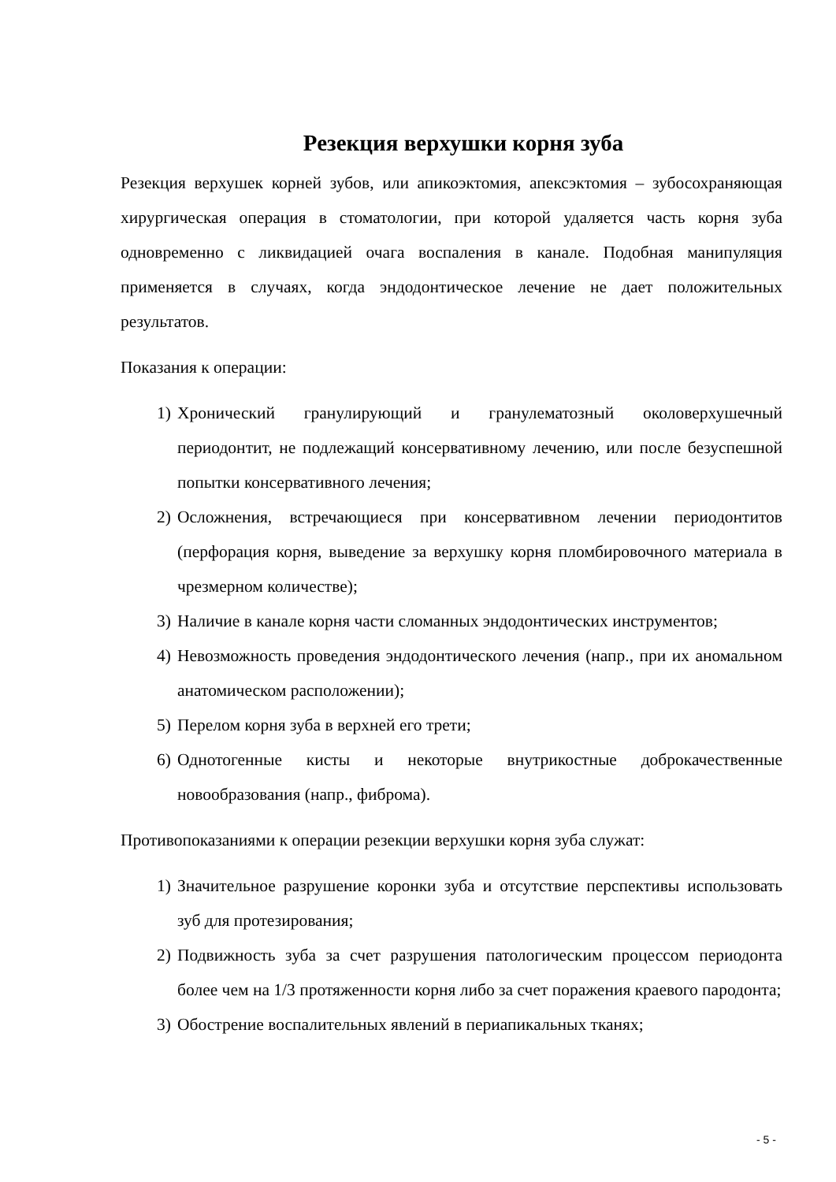Резекция верхушки корня зуба
Резекция верхушек корней зубов, или апикоэктомия, апексэктомия – зубосохраняющая хирургическая операция в стоматологии, при которой удаляется часть корня зуба одновременно с ликвидацией очага воспаления в канале. Подобная манипуляция применяется в случаях, когда эндодонтическое лечение не дает положительных результатов.
Показания к операции:
1) Хронический гранулирующий и гранулематозный околоверхушечный периодонтит, не подлежащий консервативному лечению, или после безуспешной попытки консервативного лечения;
2) Осложнения, встречающиеся при консервативном лечении периодонтитов (перфорация корня, выведение за верхушку корня пломбировочного материала в чрезмерном количестве);
3) Наличие в канале корня части сломанных эндодонтических инструментов;
4) Невозможность проведения эндодонтического лечения (напр., при их аномальном анатомическом расположении);
5) Перелом корня зуба в верхней его трети;
6) Однотогенные кисты и некоторые внутрикостные доброкачественные новообразования (напр., фиброма).
Противопоказаниями к операции резекции верхушки корня зуба служат:
1) Значительное разрушение коронки зуба и отсутствие перспективы использовать зуб для протезирования;
2) Подвижность зуба за счет разрушения патологическим процессом периодонта более чем на 1/3 протяженности корня либо за счет поражения краевого пародонта;
3) Обострение воспалительных явлений в периапикальных тканях;
- 5 -